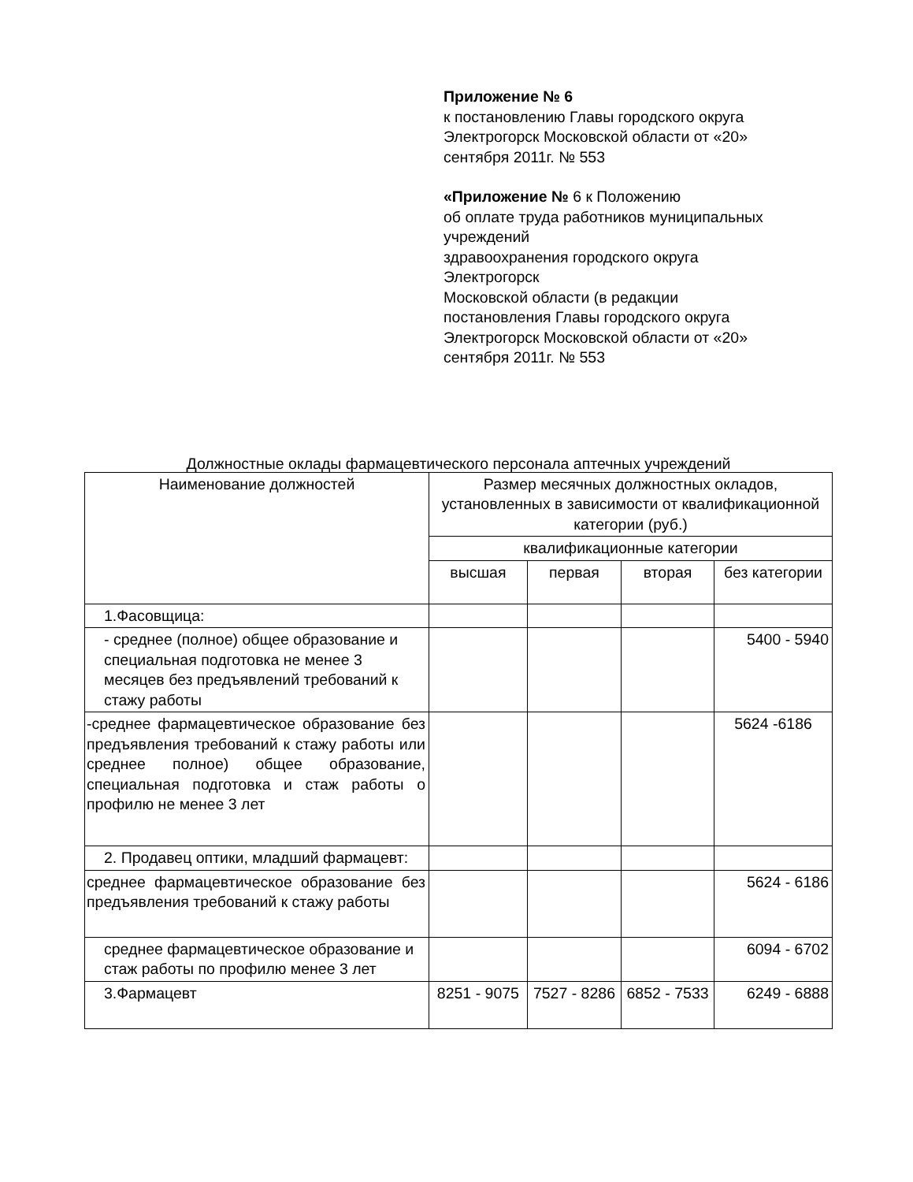Приложение № 6
к постановлению Главы городского округа
Электрогорск Московской области от «20»
сентября 2011г. № 553
«Приложение № 6 к Положению
об оплате труда работников муниципальных
учреждений
здравоохранения городского округа
Электрогорск
Московской области (в редакции
постановления Главы городского округа
Электрогорск Московской области от «20»
сентября 2011г. № 553
Должностные оклады фармацевтического персонала аптечных учреждений
| Наименование должностей | Размер месячных должностных окладов, установленных в зависимости от квалификационной категории (руб.) | | | |
| --- | --- | --- | --- | --- |
| | квалификационные категории | | | |
| | высшая | первая | вторая | без категории |
| 1.Фасовщица: | | | | |
| - среднее (полное) общее образование и специальная подготовка не менее 3 месяцев без предъявлений требований к стажу работы | | | | 5400 - 5940 |
| -среднее фармацевтическое образование без предъявления требований к стажу работы или среднее полное) общее образование, специальная подготовка и стаж работы о профилю не менее 3 лет | | | | 5624 -6186 |
| 2. Продавец оптики, младший фармацевт: | | | | |
| среднее фармацевтическое образование без предъявления требований к стажу работы | | | | 5624 - 6186 |
| среднее фармацевтическое образование и стаж работы по профилю менее 3 лет | | | | 6094 - 6702 |
| 3.Фармацевт | 8251 - 9075 | 7527 - 8286 | 6852 - 7533 | 6249 - 6888 |